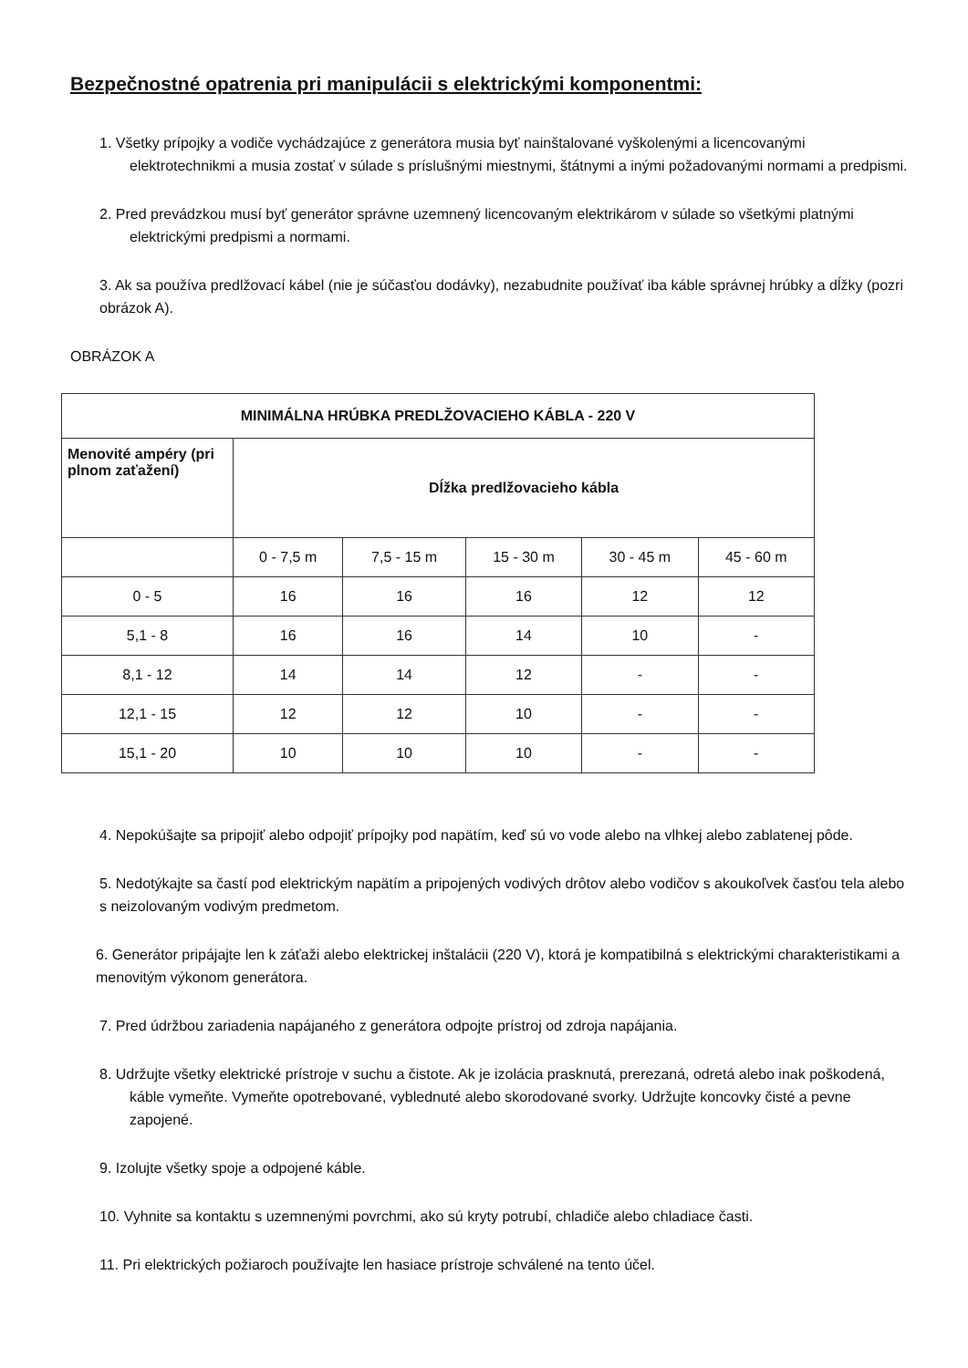Bezpečnostné opatrenia pri manipulácii s elektrickými komponentmi:
1. Všetky prípojky a vodiče vychádzajúce z generátora musia byť nainštalované vyškolenými a licencovanými elektrotechnikmi a musia zostať v súlade s príslušnými miestnymi, štátnymi a inými požadovanými normami a predpismi.
2. Pred prevádzkou musí byť generátor správne uzemnený licencovaným elektrikárom v súlade so všetkými platnými elektrickými predpismi a normami.
3. Ak sa používa predlžovací kábel (nie je súčasťou dodávky), nezabudnite používať iba káble správnej hrúbky a dĺžky (pozri obrázok A).
OBRÁZOK A
| MINIMÁLNA HRÚBKA PREDLŽOVACIEHO KÁBLA - 220 V | | | | | |
| --- | --- | --- | --- | --- | --- |
| Menovité ampéry (pri plnom zaťažení) | Dĺžka predlžovacieho kábla | | | | |
| | 0 - 7,5 m | 7,5 - 15 m | 15 - 30 m | 30 - 45 m | 45 - 60 m |
| 0 - 5 | 16 | 16 | 16 | 12 | 12 |
| 5,1 - 8 | 16 | 16 | 14 | 10 | - |
| 8,1 - 12 | 14 | 14 | 12 | - | - |
| 12,1 - 15 | 12 | 12 | 10 | - | - |
| 15,1 - 20 | 10 | 10 | 10 | - | - |
4. Nepokúšajte sa pripojiť alebo odpojiť prípojky pod napätím, keď sú vo vode alebo na vlhkej alebo zablatenej pôde.
5. Nedotýkajte sa častí pod elektrickým napätím a pripojených vodivých drôtov alebo vodičov s akoukoľvek časťou tela alebo s neizolovaným vodivým predmetom.
6. Generátor pripájajte len k záťaži alebo elektrickej inštalácii (220 V), ktorá je kompatibilná s elektrickými charakteristikami a menovitým výkonom generátora.
7. Pred údržbou zariadenia napájaného z generátora odpojte prístroj od zdroja napájania.
8. Udržujte všetky elektrické prístroje v suchu a čistote. Ak je izolácia prasknutá, prerezaná, odretá alebo inak poškodená, káble vymeňte. Vymeňte opotrebované, vyblednuté alebo skorodované svorky. Udržujte koncovky čisté a pevne zapojené.
9. Izolujte všetky spoje a odpojené káble.
10. Vyhnite sa kontaktu s uzemnenými povrchmi, ako sú kryty potrubí, chladiče alebo chladiace časti.
11. Pri elektrických požiaroch používajte len hasiace prístroje schválené na tento účel.